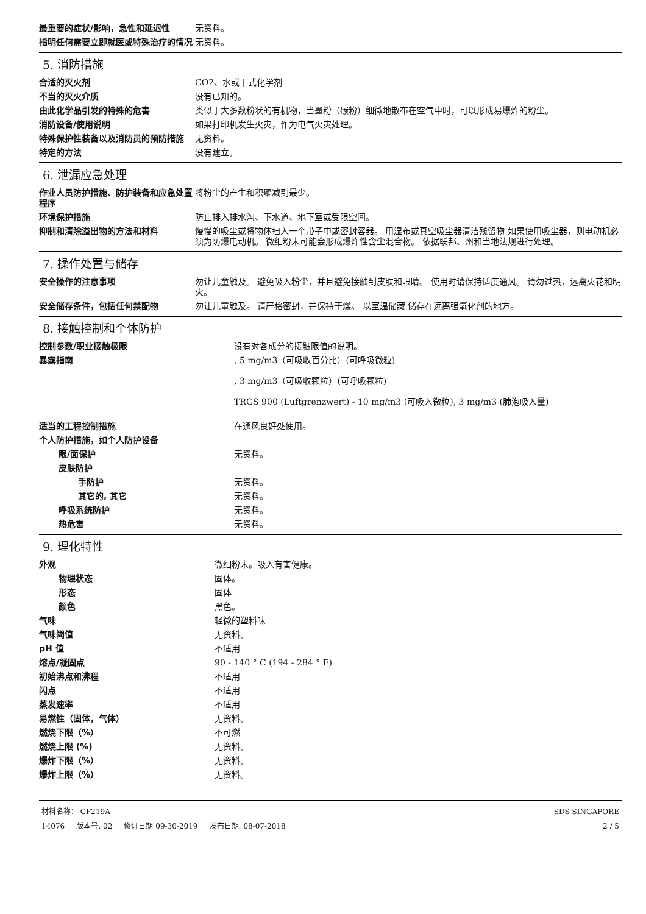| 最重要的症状/影响，急性和延迟性 | 无资料。 |
| 指明任何需要立即就医或特殊治疗的情况 | 无资料。 |
5. 消防措施
| 合适的灭火剂 | CO2、水或干式化学剂 |
| 不当的灭火介质 | 没有已知的。 |
| 由此化学品引发的特殊的危害 | 类似于大多数粉状的有机物，当墨粉（碳粉）细微地散布在空气中时，可以形成易爆炸的粉尘。 |
| 消防设备/使用说明 | 如果打印机发生火灾，作为电气火灾处理。 |
| 特殊保护性装备以及消防员的预防措施 | 无资料。 |
| 特定的方法 | 没有建立。 |
6. 泄漏应急处理
| 作业人员防护措施、防护装备和应急处置程序 | 将粉尘的产生和积聚减到最少。 |
| 环境保护措施 | 防止排入排水沟、下水道、地下室或受限空间。 |
| 抑制和清除溢出物的方法和材料 | 慢慢的吸尘或将物体扫入一个带子中或密封容器。 用湿布或真空吸尘器清洁残留物 如果使用吸尘器，则电动机必须为防爆电动机。 微细粉末可能会形成爆炸性含尘混合物。 依据联邦、州和当地法规进行处理。 |
7. 操作处置与储存
| 安全操作的注意事项 | 勿让儿童触及。 避免吸入粉尘，并且避免接触到皮肤和眼睛。 使用时请保持适度通风。 请勿过热，远离火花和明火。 |
| 安全储存条件，包括任何禁配物 | 勿让儿童触及。 请严格密封，并保持干燥。 以室温储藏 储存在远离强氧化剂的地方。 |
8. 接触控制和个体防护
| 控制参数/职业接触极限 | 没有对各成分的接触限值的说明。 |
| 暴露指南 | , 5 mg/m3（可吸收百分比）(可呼吸微粒) , 3 mg/m3（可吸收颗粒）(可呼吸颗粒) TRGS 900 (Luftgrenzwert) - 10 mg/m3 (可吸入微粒), 3 mg/m3 (肺泡吸入量) |
| 适当的工程控制措施 | 在通风良好处使用。 |
| 个人防护措施，如个人防护设备 | |
| 眼/面保护 | 无资料。 |
| 皮肤防护 | |
| 手防护 | 无资料。 |
| 其它的, 其它 | 无资料。 |
| 呼吸系统防护 | 无资料。 |
| 热危害 | 无资料。 |
9. 理化特性
| 外观 | 微细粉末。吸入有害健康。 |
| 物理状态 | 固体。 |
| 形态 | 固体 |
| 颜色 | 黑色。 |
| 气味 | 轻微的塑料味 |
| 气味阈值 | 无资料。 |
| pH 值 | 不适用 |
| 熔点/凝固点 | 90 - 140 ° C (194 - 284 ° F) |
| 初始沸点和沸程 | 不适用 |
| 闪点 | 不适用 |
| 蒸发速率 | 不适用 |
| 易燃性（固体，气体） | 无资料。 |
| 燃烧下限（%） | 不可燃 |
| 燃烧上限 (%) | 无资料。 |
| 爆炸下限（%） | 无资料。 |
| 爆炸上限（%） | 无资料。 |
材料名称： CF219A
14076 版本号: 02 修订日期 09-30-2019 发布日期: 08-07-2018
SDS SINGAPORE
2 / 5